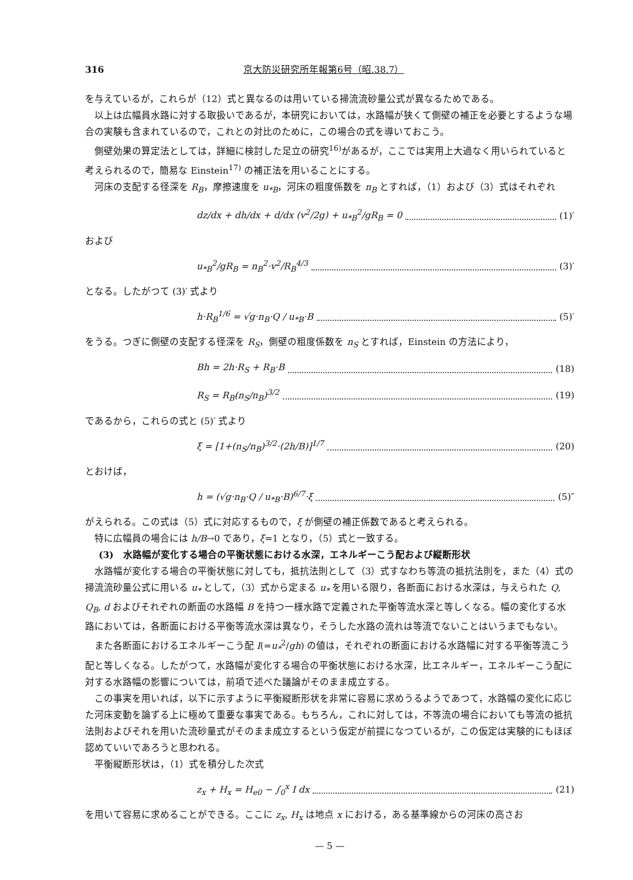316 京大防災研究所年報第6号（昭.38.7）
を与えているが，これらが（12）式と異なるのは用いている掃流流砂量公式が異なるためである。
以上は広幅員水路に対する取扱いであるが，本研究においては，水路幅が狭くて側壁の補正を必要とするような場合の実験も含まれているので，これとの対比のために，この場合の式を導いておこう。
側壁効果の算定法としては，詳細に検討した足立の研究<sup>16)</sup>があるが，ここでは実用上大過なく用いられていると考えられるので，簡易な Einstein<sup>17)</sup> の補正法を用いることにする。
河床の支配する径深を R<sub>B</sub>，摩擦速度を u<sub>*B</sub>，河床の粗度係数を n<sub>B</sub> とすれば，（1）および（3）式はそれぞれ
dz/dx + dh/dx + d/dx (v<sup>2</sup>/2g) + u<sub>*B</sub><sup>2</sup>/gR<sub>B</sub> = 0 (1)′
および
u<sub>*B</sub><sup>2</sup>/gR<sub>B</sub> = n<sub>B</sub><sup>2</sup>·v<sup>2</sup>/R<sub>B</sub><sup>4/3</sup> (3)′
となる。したがつて (3)′ 式より
h·R<sub>B</sub><sup>1/6</sup> = √g·n<sub>B</sub>·Q / u<sub>*B</sub>·B (5)′
をうる。つぎに側壁の支配する径深を R<sub>S</sub>，側壁の粗度係数を n<sub>S</sub> とすれば，Einstein の方法により，
Bh = 2h·R<sub>S</sub> + R<sub>B</sub>·B (18)
R<sub>S</sub> = R<sub>B</sub>(n<sub>S</sub>/n<sub>B</sub>)<sup>3/2</sup> (19)
であるから，これらの式と (5)′ 式より
ξ = [1+(n<sub>S</sub>/n<sub>B</sub>)<sup>3/2</sup>·(2h/B)]<sup>1/7</sup> (20)
とおけば，
h = (√g·n<sub>B</sub>·Q / u<sub>*B</sub>·B)<sup>6/7</sup>·ξ (5)″
がえられる。この式は（5）式に対応するもので，ξ が側壁の補正係数であると考えられる。
特に広幅員の場合には h/B→0 であり，ξ=1 となり，（5）式と一致する。
(3)　水路幅が変化する場合の平衡状態における水深，エネルギーこう配および縦断形状
水路幅が変化する場合の平衡状態に対しても，抵抗法則として（3）式すなわち等流の抵抗法則を，また（4）式の掃流流砂量公式に用いる u<sub>*</sub> として，（3）式から定まる u<sub>*</sub> を用いる限り，各断面における水深は，与えられた Q, Q<sub>B</sub>, d およびそれぞれの断面の水路幅 B を持つ一様水路で定義された平衡等流水深と等しくなる。幅の変化する水路においては，各断面における平衡等流水深は異なり，そうした水路の流れは等流でないことはいうまでもない。
また各断面におけるエネルギーこう配 I(=u<sub>*</sub><sup>2</sup>/gh) の値は，それぞれの断面における水路幅に対する平衡等流こう配と等しくなる。したがつて，水路幅が変化する場合の平衡状態における水深，比エネルギー，エネルギーこう配に対する水路幅の影響については，前項で述べた議論がそのまま成立する。
この事実を用いれば，以下に示すように平衡縦断形状を非常に容易に求めうるようであつて，水路幅の変化に応じた河床変動を論ずる上に極めて重要な事実である。もちろん，これに対しては，不等流の場合においても等流の抵抗法則およびそれを用いた流砂量式がそのまま成立するという仮定が前提になつているが，この仮定は実験的にもほぼ認めていいであろうと思われる。
平衡縦断形状は，（1）式を積分した次式
z<sub>x</sub> + H<sub>x</sub> = H<sub>e0</sub> − ∫<sub>0</sub><sup>x</sup> I dx (21)
を用いて容易に求めることができる。ここに z<sub>x</sub>, H<sub>x</sub> は地点 x における，ある基準線からの河床の高さお
— 5 —